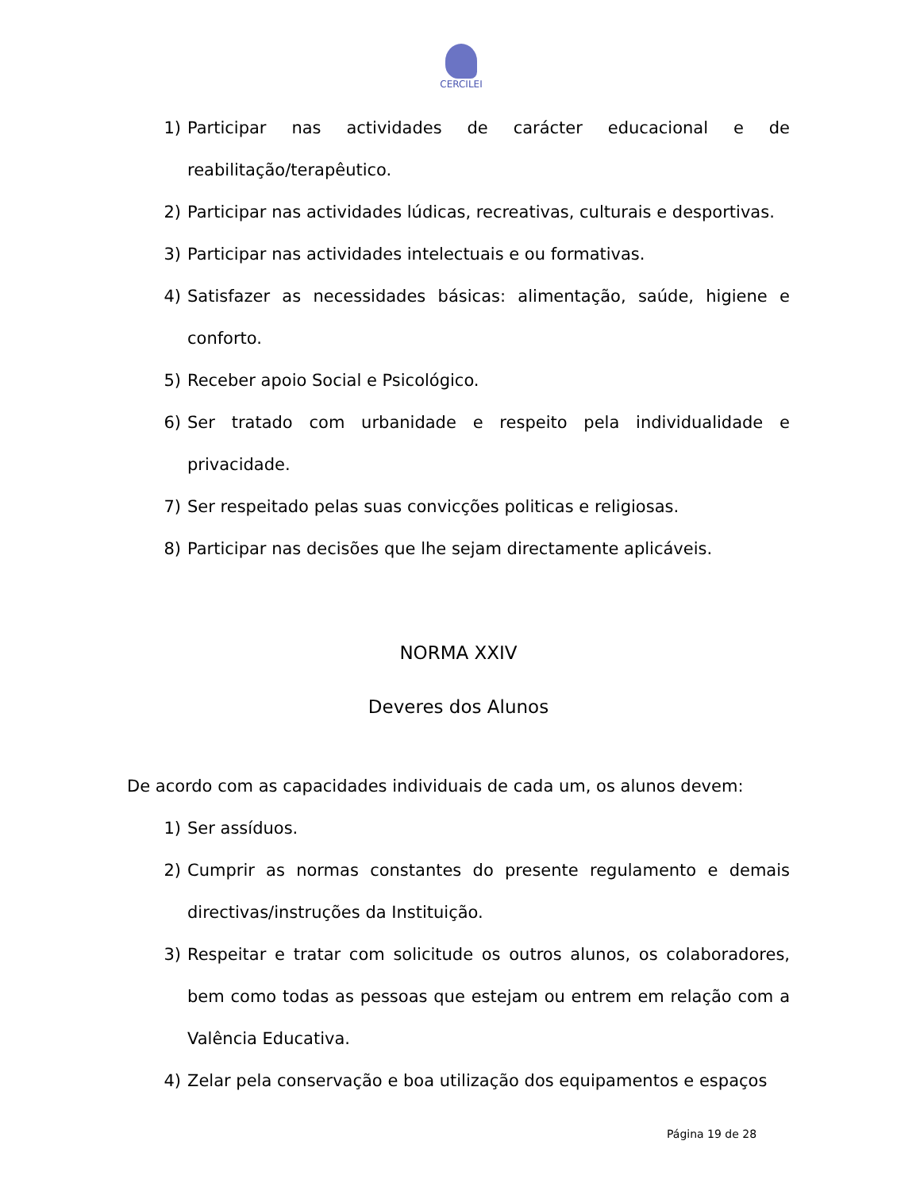CERCILEI
1) Participar nas actividades de carácter educacional e de reabilitação/terapêutico.
2) Participar nas actividades lúdicas, recreativas, culturais e desportivas.
3) Participar nas actividades intelectuais e ou formativas.
4) Satisfazer as necessidades básicas: alimentação, saúde, higiene e conforto.
5) Receber apoio Social e Psicológico.
6) Ser tratado com urbanidade e respeito pela individualidade e privacidade.
7) Ser respeitado pelas suas convicções politicas e religiosas.
8) Participar nas decisões que lhe sejam directamente aplicáveis.
NORMA XXIV
Deveres dos Alunos
De acordo com as capacidades individuais de cada um, os alunos devem:
1) Ser assíduos.
2) Cumprir as normas constantes do presente regulamento e demais directivas/instruções da Instituição.
3) Respeitar e tratar com solicitude os outros alunos, os colaboradores, bem como todas as pessoas que estejam ou entrem em relação com a Valência Educativa.
4) Zelar pela conservação e boa utilização dos equipamentos e espaços
Página 19 de 28